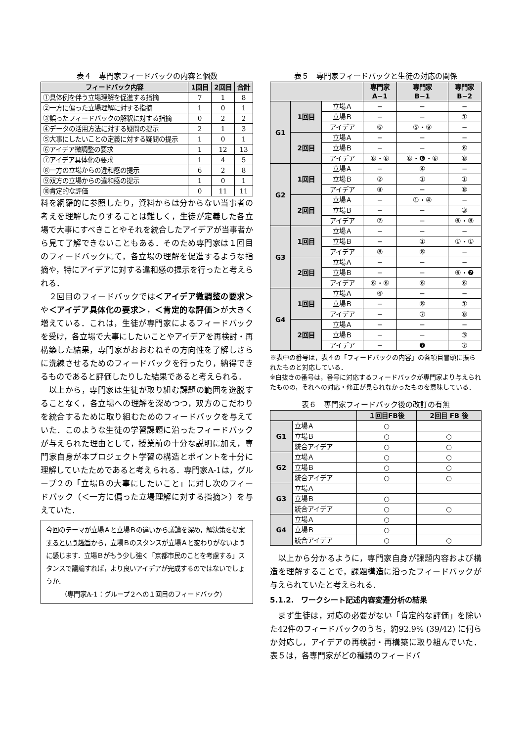表４　専門家フィードバックの内容と個数
| フィードバック内容 | 1回目 | 2回目 | 合計 |
| --- | --- | --- | --- |
| ①具体例を伴う立場理解を促進する指摘 | 7 | 1 | 8 |
| ②一方に偏った立場理解に対する指摘 | 1 | 0 | 1 |
| ③誤ったフィードバックの解釈に対する指摘 | 0 | 2 | 2 |
| ④データの活用方法に対する疑問の提示 | 2 | 1 | 3 |
| ⑤大事にしたいことの定義に対する疑問の提示 | 1 | 0 | 1 |
| ⑥アイデア微調整の要求 | 1 | 12 | 13 |
| ⑦アイデア具体化の要求 | 1 | 4 | 5 |
| ⑧一方の立場からの違和感の提示 | 6 | 2 | 8 |
| ⑨双方の立場からの違和感の提示 | 1 | 0 | 1 |
| ⑩肯定的な評価 | 0 | 11 | 11 |
料を網羅的に参照したり，資料からは分からない当事者の考えを理解したりすることは難しく，生徒が定義した各立場で大事にすべきことやそれを統合したアイデアが当事者から見て了解できないこともある．そのため専門家は１回目のフィードバックにて，各立場の理解を促進するような指摘や，特にアイデアに対する違和感の提示を行ったと考えられる．
　２回目のフィードバックでは＜アイデア微調整の要求＞や＜アイデア具体化の要求＞，＜肯定的な評価＞が大きく増えている．これは，生徒が専門家によるフィードバックを受け，各立場で大事にしたいことやアイデアを再検討・再構築した結果，専門家がおおむねその方向性を了解しさらに洗練させるためのフィードバックを行ったり，納得できるものであると評価したりした結果であると考えられる．
　以上から，専門家は生徒が取り組む課題の範囲を逸脱することなく，各立場への理解を深めつつ，双方のこだわりを統合するために取り組むためのフィードバックを与えていた．このような生徒の学習課題に沿ったフィードバックが与えられた理由として，授業前の十分な説明に加え，専門家自身が本プロジェクト学習の構造とポイントを十分に理解していたためであると考えられる．専門家A-1は，グループ２の「立場Ｂの大事にしたいこと」に対し次のフィードバック（＜一方に偏った立場理解に対する指摘＞）を与えていた．
今回のテーマが立場Ａと立場Ｂの違いから議論を深め，解決策を提案するという趣旨から，立場Ｂのスタンスが立場Ａと変わりがないように感じます．立場Ｂがもう少し強く「京都市民のことを考慮する」スタンスで議論すれば，より良いアイデアが完成するのではないでしょうか．
（専門家A-1：グループ２への１回目のフィードバック）
表５　専門家フィードバックと生徒の対応の関係
| | | | 専門家 A−1 | 専門家 B−1 | 専門家 B−2 |
| --- | --- | --- | --- | --- | --- |
| G1 | 1回目 | 立場Ａ | − | − | − |
| | | 立場Ｂ | − | − | ① |
| | | アイデア | ⑥ | ⑤・⑨ | − |
| | 2回目 | 立場Ａ | − | − | − |
| | | 立場Ｂ | − | − | ⑥ |
| | | アイデア | ⑥・⑥ | ⑥・❻・⑥ | ⑧ |
| G2 | 1回目 | 立場Ａ | − | ④ | − |
| | | 立場Ｂ | ② | ① | ① |
| | | アイデア | ⑧ | − | ⑧ |
| | 2回目 | 立場Ａ | − | ①・④ | − |
| | | 立場Ｂ | − | − | ③ |
| | | アイデア | ⑦ | − | ⑥・⑧ |
| G3 | 1回目 | 立場Ａ | − | − | − |
| | | 立場Ｂ | − | ① | ①・① |
| | | アイデア | ⑧ | ⑧ | − |
| | 2回目 | 立場Ａ | − | − | − |
| | | 立場Ｂ | − | − | ⑥・❼ |
| | | アイデア | ⑥・⑥ | ⑥ | ⑥ |
| G4 | 1回目 | 立場Ａ | ④ | − | − |
| | | 立場Ｂ | − | ⑧ | ① |
| | | アイデア | − | ⑦ | ⑧ |
| | 2回目 | 立場Ａ | − | − | − |
| | | 立場Ｂ | − | − | ③ |
| | | アイデア | − | ❼ | ⑦ |
※表中の番号は，表４の「フィードバックの内容」の各項目冒頭に振られたものと対応している．
※白抜きの番号は，番号に対応するフィードバックが専門家より与えられたものの，それへの対応・修正が見られなかったものを意味している．
表６　専門家フィードバック後の改訂の有無
| | | １回目FB後 | 2回目 FB 後 |
| --- | --- | --- | --- |
| G1 | 立場Ａ | ○ | |
| | 立場Ｂ | ○ | ○ |
| | 統合アイデア | ○ | ○ |
| G2 | 立場Ａ | ○ | ○ |
| | 立場Ｂ | ○ | ○ |
| | 統合アイデア | ○ | ○ |
| G3 | 立場Ａ | | |
| | 立場Ｂ | ○ | |
| | 統合アイデア | ○ | ○ |
| G4 | 立場Ａ | ○ | |
| | 立場Ｂ | ○ | |
| | 統合アイデア | ○ | ○ |
　以上から分かるように，専門家自身が課題内容および構造を理解することで，課題構造に沿ったフィードバックが与えられていたと考えられる．
5.1.2.　ワークシート記述内容変遷分析の結果
　まず生徒は，対応の必要がない「肯定的な評価」を除いた42件のフィードバックのうち，約92.9% (39/42) に何らか対応し，アイデアの再検討・再構築に取り組んでいた．表５は，各専門家がどの種類のフィードバ